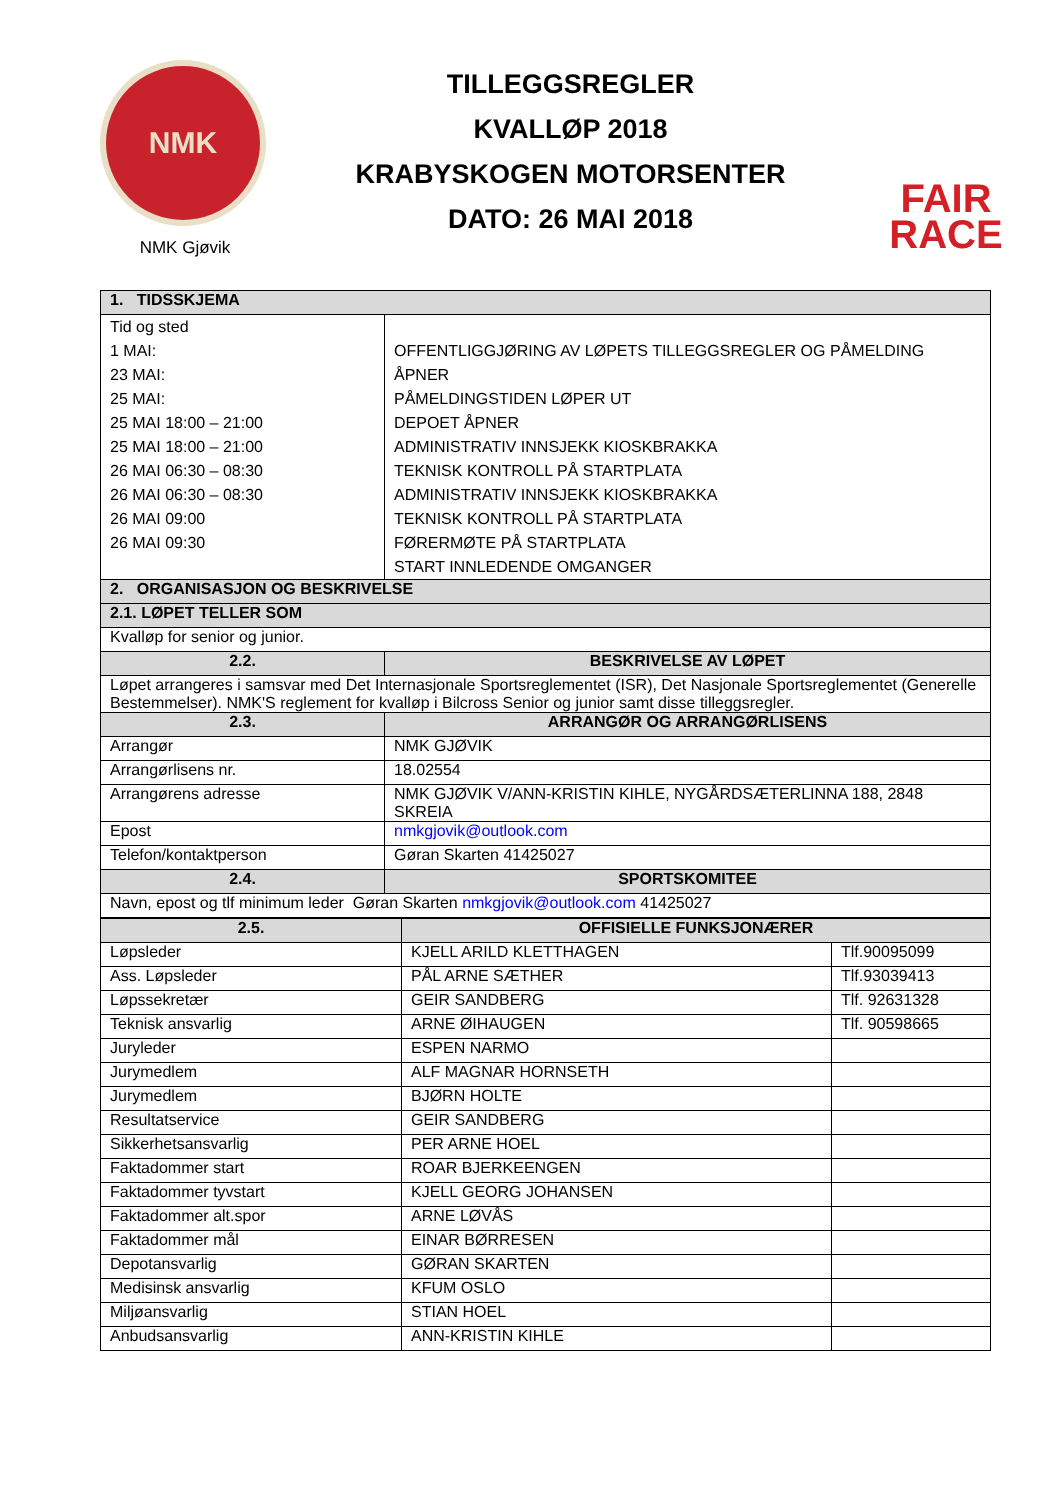NMK
NMK Gjøvik
TILLEGGSREGLER
KVALLØP 2018
KRABYSKOGEN MOTORSENTER
DATO: 26 MAI 2018
FAIR
RACE
| 1. TIDSSKJEMA | |
| --- | --- |
| Tid og sted 1 MAI: 23 MAI: 25 MAI: 25 MAI 18:00 – 21:00 25 MAI 18:00 – 21:00 26 MAI 06:30 – 08:30 26 MAI 06:30 – 08:30 26 MAI 09:00 26 MAI 09:30 | OFFENTLIGGJØRING AV LØPETS TILLEGGSREGLER OG PÅMELDING ÅPNER PÅMELDINGSTIDEN LØPER UT DEPOET ÅPNER ADMINISTRATIV INNSJEKK KIOSKBRAKKA TEKNISK KONTROLL PÅ STARTPLATA ADMINISTRATIV INNSJEKK KIOSKBRAKKA TEKNISK KONTROLL PÅ STARTPLATA FØRERMØTE PÅ STARTPLATA START INNLEDENDE OMGANGER |
| 2. ORGANISASJON OG BESKRIVELSE | |
| 2.1. LØPET TELLER SOM | |
| Kvalløp for senior og junior. | |
| 2.2. | BESKRIVELSE AV LØPET |
| Løpet arrangeres i samsvar med Det Internasjonale Sportsreglementet (ISR), Det Nasjonale Sportsreglementet (Generelle Bestemmelser). NMK'S reglement for kvalløp i Bilcross Senior og junior samt disse tilleggsregler. | |
| 2.3. | ARRANGØR OG ARRANGØRLISENS |
| Arrangør | NMK GJØVIK |
| Arrangørlisens nr. | 18.02554 |
| Arrangørens adresse | NMK GJØVIK V/ANN-KRISTIN KIHLE, NYGÅRDSÆTERLINNA 188, 2848 SKREIA |
| Epost | nmkgjovik@outlook.com |
| Telefon/kontaktperson | Gøran Skarten 41425027 |
| 2.4. | SPORTSKOMITEE |
| Navn, epost og tlf minimum leder Gøran Skarten nmkgjovik@outlook.com 41425027 | |
| 2.5. | OFFISIELLE FUNKSJONÆRER | |
| --- | --- | --- |
| Løpsleder | KJELL ARILD KLETTHAGEN | Tlf.90095099 |
| Ass. Løpsleder | PÅL ARNE SÆTHER | Tlf.93039413 |
| Løpssekretær | GEIR SANDBERG | Tlf. 92631328 |
| Teknisk ansvarlig | ARNE ØIHAUGEN | Tlf. 90598665 |
| Juryleder | ESPEN NARMO | |
| Jurymedlem | ALF MAGNAR HORNSETH | |
| Jurymedlem | BJØRN HOLTE | |
| Resultatservice | GEIR SANDBERG | |
| Sikkerhetsansvarlig | PER ARNE HOEL | |
| Faktadommer start | ROAR BJERKEENGEN | |
| Faktadommer tyvstart | KJELL GEORG JOHANSEN | |
| Faktadommer alt.spor | ARNE LØVÅS | |
| Faktadommer mål | EINAR BØRRESEN | |
| Depotansvarlig | GØRAN SKARTEN | |
| Medisinsk ansvarlig | KFUM OSLO | |
| Miljøansvarlig | STIAN HOEL | |
| Anbudsansvarlig | ANN-KRISTIN KIHLE | |